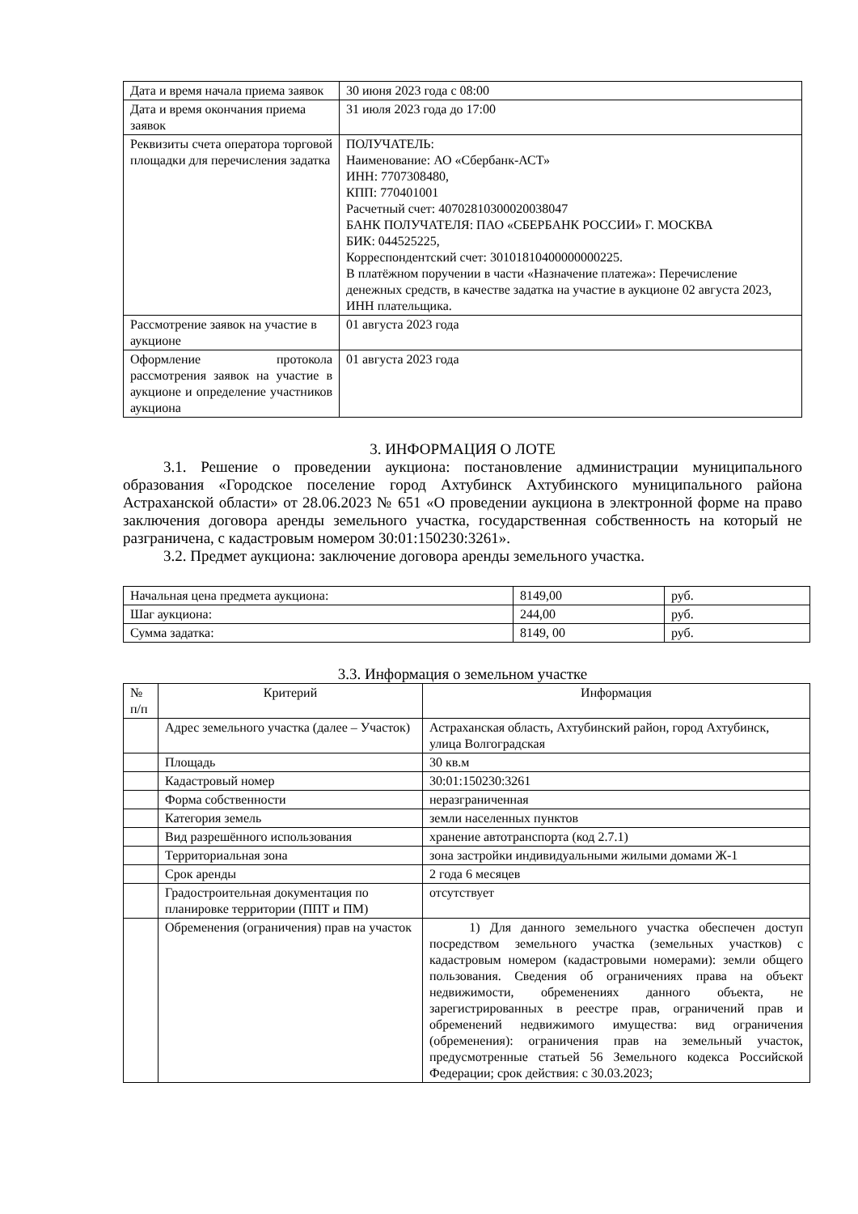| Дата и время начала приема заявок | 30 июня 2023 года с 08:00 |
| Дата и время окончания приема заявок | 31 июля 2023 года до 17:00 |
| Реквизиты счета оператора торговой площадки для перечисления задатка | ПОЛУЧАТЕЛЬ: Наименование: АО «Сбербанк-АСТ» ИНН: 7707308480, КПП: 770401001 Расчетный счет: 40702810300020038047 БАНК ПОЛУЧАТЕЛЯ: ПАО «СБЕРБАНК РОССИИ» Г. МОСКВА БИК: 044525225, Корреспондентский счет: 30101810400000000225. В платёжном поручении в части «Назначение платежа»: Перечисление денежных средств, в качестве задатка на участие в аукционе 02 августа 2023, ИНН плательщика. |
| Рассмотрение заявок на участие в аукционе | 01 августа 2023 года |
| Оформление протокола рассмотрения заявок на участие в аукционе и определение участников аукциона | 01 августа 2023 года |
3. ИНФОРМАЦИЯ О ЛОТЕ
3.1. Решение о проведении аукциона: постановление администрации муниципального образования «Городское поселение город Ахтубинск Ахтубинского муниципального района Астраханской области» от 28.06.2023 № 651 «О проведении аукциона в электронной форме на право заключения договора аренды земельного участка, государственная собственность на который не разграничена, с кадастровым номером 30:01:150230:3261».
3.2. Предмет аукциона: заключение договора аренды земельного участка.
| Начальная цена предмета аукциона: | 8149,00 | руб. |
| Шаг аукциона: | 244,00 | руб. |
| Сумма задатка: | 8149, 00 | руб. |
3.3. Информация о земельном участке
| № п/п | Критерий | Информация |
| --- | --- | --- |
| | Адрес земельного участка (далее – Участок) | Астраханская область, Ахтубинский район, город Ахтубинск, улица Волгоградская |
| | Площадь | 30 кв.м |
| | Кадастровый номер | 30:01:150230:3261 |
| | Форма собственности | неразграниченная |
| | Категория земель | земли населенных пунктов |
| | Вид разрешённого использования | хранение автотранспорта (код 2.7.1) |
| | Территориальная зона | зона застройки индивидуальными жилыми домами Ж-1 |
| | Срок аренды | 2 года 6 месяцев |
| | Градостроительная документация по планировке территории (ППТ и ПМ) | отсутствует |
| | Обременения (ограничения) прав на участок | 1) Для данного земельного участка обеспечен доступ посредством земельного участка (земельных участков) с кадастровым номером (кадастровыми номерами): земли общего пользования. Сведения об ограничениях права на объект недвижимости, обременениях данного объекта, не зарегистрированных в реестре прав, ограничений прав и обременений недвижимого имущества: вид ограничения (обременения): ограничения прав на земельный участок, предусмотренные статьей 56 Земельного кодекса Российской Федерации; срок действия: с 30.03.2023; |